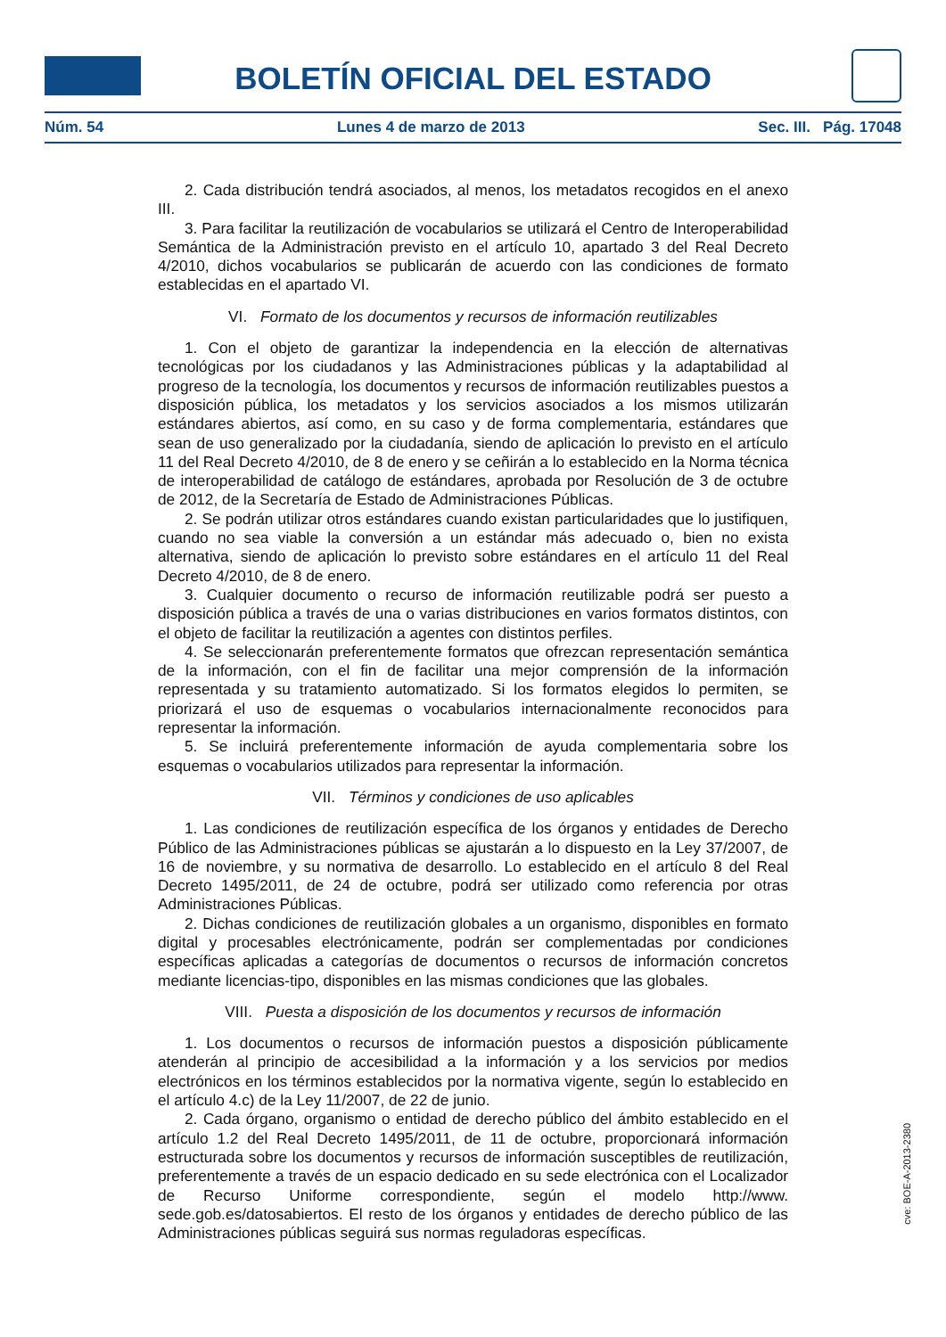BOLETÍN OFICIAL DEL ESTADO
Núm. 54 Lunes 4 de marzo de 2013 Sec. III. Pág. 17048
2. Cada distribución tendrá asociados, al menos, los metadatos recogidos en el anexo III.
3. Para facilitar la reutilización de vocabularios se utilizará el Centro de Interoperabilidad Semántica de la Administración previsto en el artículo 10, apartado 3 del Real Decreto 4/2010, dichos vocabularios se publicarán de acuerdo con las condiciones de formato establecidas en el apartado VI.
VI. Formato de los documentos y recursos de información reutilizables
1. Con el objeto de garantizar la independencia en la elección de alternativas tecnológicas por los ciudadanos y las Administraciones públicas y la adaptabilidad al progreso de la tecnología, los documentos y recursos de información reutilizables puestos a disposición pública, los metadatos y los servicios asociados a los mismos utilizarán estándares abiertos, así como, en su caso y de forma complementaria, estándares que sean de uso generalizado por la ciudadanía, siendo de aplicación lo previsto en el artículo 11 del Real Decreto 4/2010, de 8 de enero y se ceñirán a lo establecido en la Norma técnica de interoperabilidad de catálogo de estándares, aprobada por Resolución de 3 de octubre de 2012, de la Secretaría de Estado de Administraciones Públicas.
2. Se podrán utilizar otros estándares cuando existan particularidades que lo justifiquen, cuando no sea viable la conversión a un estándar más adecuado o, bien no exista alternativa, siendo de aplicación lo previsto sobre estándares en el artículo 11 del Real Decreto 4/2010, de 8 de enero.
3. Cualquier documento o recurso de información reutilizable podrá ser puesto a disposición pública a través de una o varias distribuciones en varios formatos distintos, con el objeto de facilitar la reutilización a agentes con distintos perfiles.
4. Se seleccionarán preferentemente formatos que ofrezcan representación semántica de la información, con el fin de facilitar una mejor comprensión de la información representada y su tratamiento automatizado. Si los formatos elegidos lo permiten, se priorizará el uso de esquemas o vocabularios internacionalmente reconocidos para representar la información.
5. Se incluirá preferentemente información de ayuda complementaria sobre los esquemas o vocabularios utilizados para representar la información.
VII. Términos y condiciones de uso aplicables
1. Las condiciones de reutilización específica de los órganos y entidades de Derecho Público de las Administraciones públicas se ajustarán a lo dispuesto en la Ley 37/2007, de 16 de noviembre, y su normativa de desarrollo. Lo establecido en el artículo 8 del Real Decreto 1495/2011, de 24 de octubre, podrá ser utilizado como referencia por otras Administraciones Públicas.
2. Dichas condiciones de reutilización globales a un organismo, disponibles en formato digital y procesables electrónicamente, podrán ser complementadas por condiciones específicas aplicadas a categorías de documentos o recursos de información concretos mediante licencias-tipo, disponibles en las mismas condiciones que las globales.
VIII. Puesta a disposición de los documentos y recursos de información
1. Los documentos o recursos de información puestos a disposición públicamente atenderán al principio de accesibilidad a la información y a los servicios por medios electrónicos en los términos establecidos por la normativa vigente, según lo establecido en el artículo 4.c) de la Ley 11/2007, de 22 de junio.
2. Cada órgano, organismo o entidad de derecho público del ámbito establecido en el artículo 1.2 del Real Decreto 1495/2011, de 11 de octubre, proporcionará información estructurada sobre los documentos y recursos de información susceptibles de reutilización, preferentemente a través de un espacio dedicado en su sede electrónica con el Localizador de Recurso Uniforme correspondiente, según el modelo http://www. sede.gob.es/datosabiertos. El resto de los órganos y entidades de derecho público de las Administraciones públicas seguirá sus normas reguladoras específicas.
cve: BOE-A-2013-2380